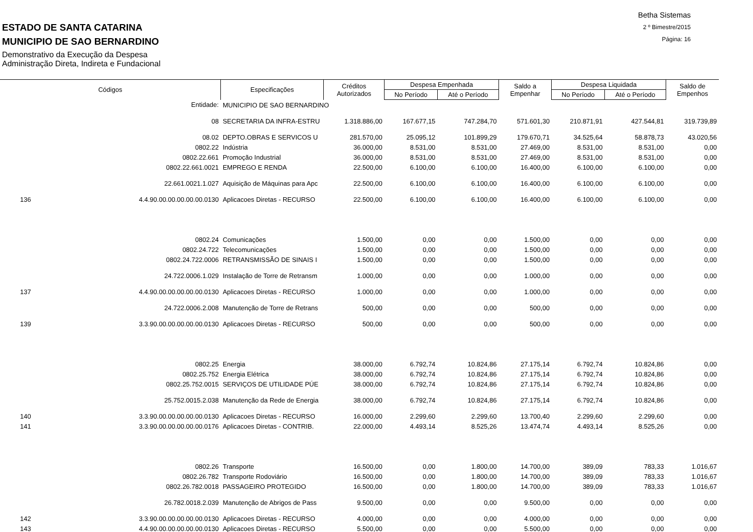ESTADO DE SANTA CATARINA
MUNICIPIO DE SAO BERNARDINO
Demonstrativo da Execução da Despesa
Administração Direta, Indireta e Fundacional
Betha Sistemas
2 º Bimestre/2015
Página: 16
| Códigos | | Especificações | Créditos Autorizados | Despesa Empenhada | | Saldo a Empenhar | Despesa Liquidada | | Saldo de Empenhos |
| --- | --- | --- | --- | --- | --- | --- | --- | --- | --- |
| | | | | No Período | Até o Período | | No Período | Até o Período | |
| | Entidade: | MUNICIPIO DE SAO BERNARDINO | | | | | | | |
| | 08 | SECRETARIA DA INFRA-ESTRU | 1.318.886,00 | 167.677,15 | 747.284,70 | 571.601,30 | 210.871,91 | 427.544,81 | 319.739,89 |
| | 08.02 | DEPTO.OBRAS E SERVICOS U | 281.570,00 | 25.095,12 | 101.899,29 | 179.670,71 | 34.525,64 | 58.878,73 | 43.020,56 |
| | 0802.22 | Indústria | 36.000,00 | 8.531,00 | 8.531,00 | 27.469,00 | 8.531,00 | 8.531,00 | 0,00 |
| | 0802.22.661 | Promoção Industrial | 36.000,00 | 8.531,00 | 8.531,00 | 27.469,00 | 8.531,00 | 8.531,00 | 0,00 |
| | 0802.22.661.0021 | EMPREGO E RENDA | 22.500,00 | 6.100,00 | 6.100,00 | 16.400,00 | 6.100,00 | 6.100,00 | 0,00 |
| | 22.661.0021.1.027 | Aquisição de Máquinas para Apc | 22.500,00 | 6.100,00 | 6.100,00 | 16.400,00 | 6.100,00 | 6.100,00 | 0,00 |
| 136 | 4.4.90.00.00.00.00.00.0130 | Aplicacoes Diretas - RECURSO | 22.500,00 | 6.100,00 | 6.100,00 | 16.400,00 | 6.100,00 | 6.100,00 | 0,00 |
| | 0802.24 | Comunicações | 1.500,00 | 0,00 | 0,00 | 1.500,00 | 0,00 | 0,00 | 0,00 |
| | 0802.24.722 | Telecomunicações | 1.500,00 | 0,00 | 0,00 | 1.500,00 | 0,00 | 0,00 | 0,00 |
| | 0802.24.722.0006 | RETRANSMISSÃO DE SINAIS I | 1.500,00 | 0,00 | 0,00 | 1.500,00 | 0,00 | 0,00 | 0,00 |
| | 24.722.0006.1.029 | Instalação de Torre de Retransm | 1.000,00 | 0,00 | 0,00 | 1.000,00 | 0,00 | 0,00 | 0,00 |
| 137 | 4.4.90.00.00.00.00.00.0130 | Aplicacoes Diretas - RECURSO | 1.000,00 | 0,00 | 0,00 | 1.000,00 | 0,00 | 0,00 | 0,00 |
| | 24.722.0006.2.008 | Manutenção de Torre de Retrans | 500,00 | 0,00 | 0,00 | 500,00 | 0,00 | 0,00 | 0,00 |
| 139 | 3.3.90.00.00.00.00.00.0130 | Aplicacoes Diretas - RECURSO | 500,00 | 0,00 | 0,00 | 500,00 | 0,00 | 0,00 | 0,00 |
| | 0802.25 | Energia | 38.000,00 | 6.792,74 | 10.824,86 | 27.175,14 | 6.792,74 | 10.824,86 | 0,00 |
| | 0802.25.752 | Energia Elétrica | 38.000,00 | 6.792,74 | 10.824,86 | 27.175,14 | 6.792,74 | 10.824,86 | 0,00 |
| | 0802.25.752.0015 | SERVIÇOS DE UTILIDADE PÚE | 38.000,00 | 6.792,74 | 10.824,86 | 27.175,14 | 6.792,74 | 10.824,86 | 0,00 |
| | 25.752.0015.2.038 | Manutenção da Rede de Energia | 38.000,00 | 6.792,74 | 10.824,86 | 27.175,14 | 6.792,74 | 10.824,86 | 0,00 |
| 140 | 3.3.90.00.00.00.00.00.0130 | Aplicacoes Diretas - RECURSO | 16.000,00 | 2.299,60 | 2.299,60 | 13.700,40 | 2.299,60 | 2.299,60 | 0,00 |
| 141 | 3.3.90.00.00.00.00.00.0176 | Aplicacoes Diretas - CONTRIB. | 22.000,00 | 4.493,14 | 8.525,26 | 13.474,74 | 4.493,14 | 8.525,26 | 0,00 |
| | 0802.26 | Transporte | 16.500,00 | 0,00 | 1.800,00 | 14.700,00 | 389,09 | 783,33 | 1.016,67 |
| | 0802.26.782 | Transporte Rodoviário | 16.500,00 | 0,00 | 1.800,00 | 14.700,00 | 389,09 | 783,33 | 1.016,67 |
| | 0802.26.782.0018 | PASSAGEIRO PROTEGIDO | 16.500,00 | 0,00 | 1.800,00 | 14.700,00 | 389,09 | 783,33 | 1.016,67 |
| | 26.782.0018.2.039 | Manutenção de Abrigos de Pass | 9.500,00 | 0,00 | 0,00 | 9.500,00 | 0,00 | 0,00 | 0,00 |
| 142 | 3.3.90.00.00.00.00.00.0130 | Aplicacoes Diretas - RECURSO | 4.000,00 | 0,00 | 0,00 | 4.000,00 | 0,00 | 0,00 | 0,00 |
| 143 | 4.4.90.00.00.00.00.00.0130 | Aplicacoes Diretas - RECURSO | 5.500,00 | 0,00 | 0,00 | 5.500,00 | 0,00 | 0,00 | 0,00 |